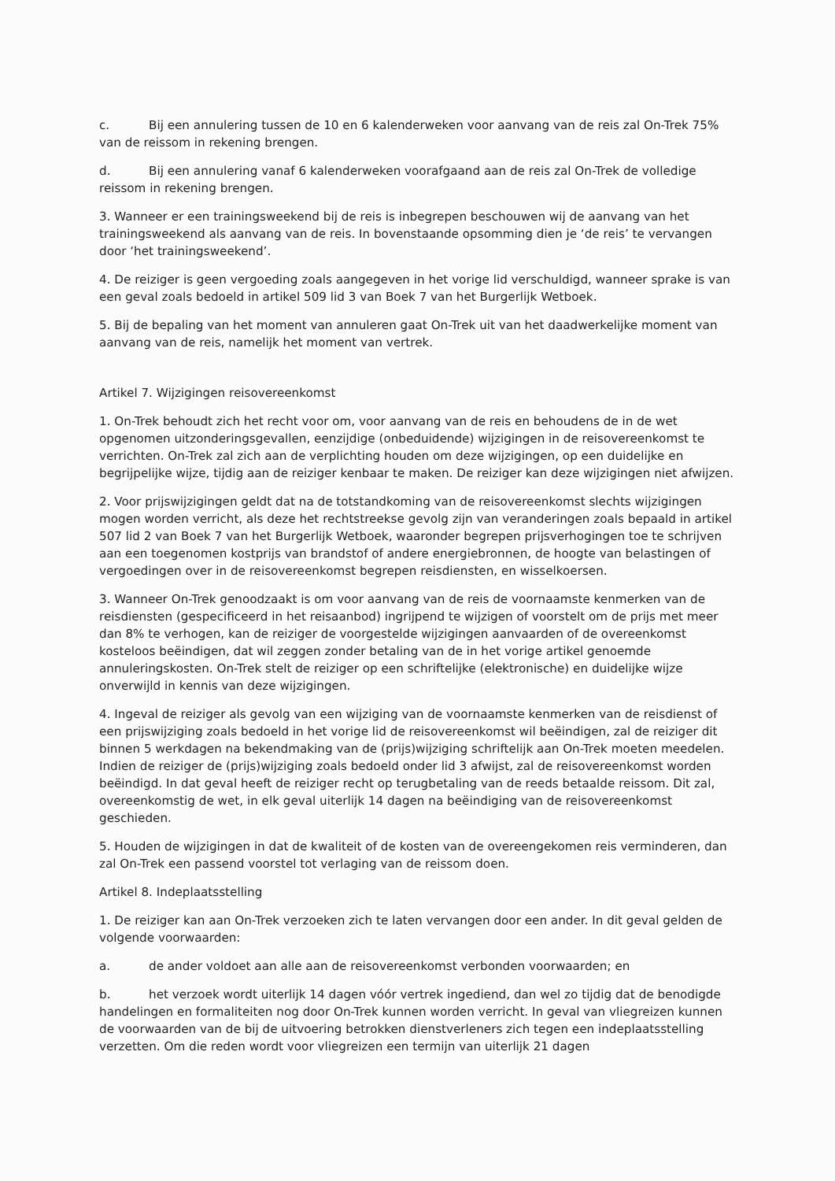c. Bij een annulering tussen de 10 en 6 kalenderweken voor aanvang van de reis zal On-Trek 75% van de reissom in rekening brengen.
d. Bij een annulering vanaf 6 kalenderweken voorafgaand aan de reis zal On-Trek de volledige reissom in rekening brengen.
3. Wanneer er een trainingsweekend bij de reis is inbegrepen beschouwen wij de aanvang van het trainingsweekend als aanvang van de reis. In bovenstaande opsomming dien je ‘de reis’ te vervangen door ‘het trainingsweekend’.
4. De reiziger is geen vergoeding zoals aangegeven in het vorige lid verschuldigd, wanneer sprake is van een geval zoals bedoeld in artikel 509 lid 3 van Boek 7 van het Burgerlijk Wetboek.
5. Bij de bepaling van het moment van annuleren gaat On-Trek uit van het daadwerkelijke moment van aanvang van de reis, namelijk het moment van vertrek.
Artikel 7. Wijzigingen reisovereenkomst
1. On-Trek behoudt zich het recht voor om, voor aanvang van de reis en behoudens de in de wet opgenomen uitzonderingsgevallen, eenzijdige (onbeduidende) wijzigingen in de reisovereenkomst te verrichten. On-Trek zal zich aan de verplichting houden om deze wijzigingen, op een duidelijke en begrijpelijke wijze, tijdig aan de reiziger kenbaar te maken. De reiziger kan deze wijzigingen niet afwijzen.
2. Voor prijswijzigingen geldt dat na de totstandkoming van de reisovereenkomst slechts wijzigingen mogen worden verricht, als deze het rechtstreekse gevolg zijn van veranderingen zoals bepaald in artikel 507 lid 2 van Boek 7 van het Burgerlijk Wetboek, waaronder begrepen prijsverhogingen toe te schrijven aan een toegenomen kostprijs van brandstof of andere energiebronnen, de hoogte van belastingen of vergoedingen over in de reisovereenkomst begrepen reisdiensten, en wisselkoersen.
3. Wanneer On-Trek genoodzaakt is om voor aanvang van de reis de voornaamste kenmerken van de reisdiensten (gespecificeerd in het reisaanbod) ingrijpend te wijzigen of voorstelt om de prijs met meer dan 8% te verhogen, kan de reiziger de voorgestelde wijzigingen aanvaarden of de overeenkomst kosteloos beëindigen, dat wil zeggen zonder betaling van de in het vorige artikel genoemde annuleringskosten. On-Trek stelt de reiziger op een schriftelijke (elektronische) en duidelijke wijze onverwijld in kennis van deze wijzigingen.
4. Ingeval de reiziger als gevolg van een wijziging van de voornaamste kenmerken van de reisdienst of een prijswijziging zoals bedoeld in het vorige lid de reisovereenkomst wil beëindigen, zal de reiziger dit binnen 5 werkdagen na bekendmaking van de (prijs)wijziging schriftelijk aan On-Trek moeten meedelen. Indien de reiziger de (prijs)wijziging zoals bedoeld onder lid 3 afwijst, zal de reisovereenkomst worden beëindigd. In dat geval heeft de reiziger recht op terugbetaling van de reeds betaalde reissom. Dit zal, overeenkomstig de wet, in elk geval uiterlijk 14 dagen na beëindiging van de reisovereenkomst geschieden.
5. Houden de wijzigingen in dat de kwaliteit of de kosten van de overeengekomen reis verminderen, dan zal On-Trek een passend voorstel tot verlaging van de reissom doen.
Artikel 8. Indeplaatsstelling
1. De reiziger kan aan On-Trek verzoeken zich te laten vervangen door een ander. In dit geval gelden de volgende voorwaarden:
a. de ander voldoet aan alle aan de reisovereenkomst verbonden voorwaarden; en
b. het verzoek wordt uiterlijk 14 dagen vóór vertrek ingediend, dan wel zo tijdig dat de benodigde handelingen en formaliteiten nog door On-Trek kunnen worden verricht. In geval van vliegreizen kunnen de voorwaarden van de bij de uitvoering betrokken dienstverleners zich tegen een indeplaatsstelling verzetten. Om die reden wordt voor vliegreizen een termijn van uiterlijk 21 dagen